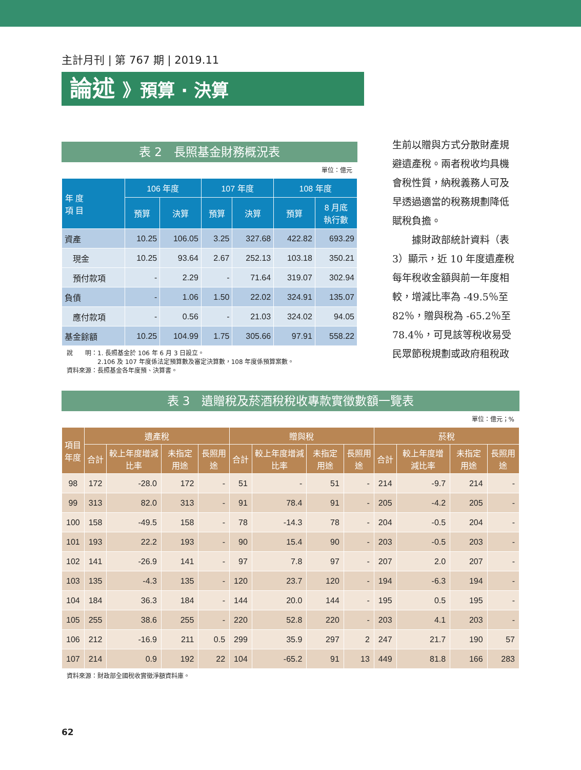主計月刊 | 第 767 期 | 2019.11
論述 》預算 · 決算
表 2　長照基金財務概況表
單位：億元
| 年 度 項 目 | 106 年度 | | 107 年度 | | 108 年度 | |
| --- | --- | --- | --- | --- | --- | --- |
| | 預算 | 決算 | 預算 | 決算 | 預算 | 8 月底 執行數 |
| 資產 | 10.25 | 106.05 | 3.25 | 327.68 | 422.82 | 693.29 |
| 現金 | 10.25 | 93.64 | 2.67 | 252.13 | 103.18 | 350.21 |
| 預付款項 | - | 2.29 | - | 71.64 | 319.07 | 302.94 |
| 負債 | - | 1.06 | 1.50 | 22.02 | 324.91 | 135.07 |
| 應付款項 | - | 0.56 | - | 21.03 | 324.02 | 94.05 |
| 基金餘額 | 10.25 | 104.99 | 1.75 | 305.66 | 97.91 | 558.22 |
說　　明：1. 長照基金於 106 年 6 月 3 日設立。
　　　　　2.106 及 107 年度係法定預算數及審定決算數，108 年度係預算案數。
資料來源：長照基金各年度預、決算書。
生前以贈與方式分散財產規避遺產稅。兩者稅收均具機會稅性質，納稅義務人可及早透過適當的稅務規劃降低賦稅負擔。
　　據財政部統計資料（表 3）顯示，近 10 年度遺產稅每年稅收金額與前一年度相較，增減比率為 -49.5％至 82％，贈與稅為 -65.2％至 78.4％，可見該等稅收易受民眾節稅規劃或政府租稅政
表 3　遺贈稅及菸酒稅稅收專款實徵數額一覽表
單位：億元；%
| 項目 年度 | 遺產稅 | | | | 贈與稅 | | | | 菸稅 | | | |
| --- | --- | --- | --- | --- | --- | --- | --- | --- | --- | --- | --- | --- |
| | 合計 | 較上年度增減比率 | 未指定用途 | 長照用途 | 合計 | 較上年度增減比率 | 未指定用途 | 長照用途 | 合計 | 較上年度增減比率 | 未指定用途 | 長照用途 |
| 98 | 172 | -28.0 | 172 | - | 51 | - | 51 | - | 214 | -9.7 | 214 | - |
| 99 | 313 | 82.0 | 313 | - | 91 | 78.4 | 91 | - | 205 | -4.2 | 205 | - |
| 100 | 158 | -49.5 | 158 | - | 78 | -14.3 | 78 | - | 204 | -0.5 | 204 | - |
| 101 | 193 | 22.2 | 193 | - | 90 | 15.4 | 90 | - | 203 | -0.5 | 203 | - |
| 102 | 141 | -26.9 | 141 | - | 97 | 7.8 | 97 | - | 207 | 2.0 | 207 | - |
| 103 | 135 | -4.3 | 135 | - | 120 | 23.7 | 120 | - | 194 | -6.3 | 194 | - |
| 104 | 184 | 36.3 | 184 | - | 144 | 20.0 | 144 | - | 195 | 0.5 | 195 | - |
| 105 | 255 | 38.6 | 255 | - | 220 | 52.8 | 220 | - | 203 | 4.1 | 203 | - |
| 106 | 212 | -16.9 | 211 | 0.5 | 299 | 35.9 | 297 | 2 | 247 | 21.7 | 190 | 57 |
| 107 | 214 | 0.9 | 192 | 22 | 104 | -65.2 | 91 | 13 | 449 | 81.8 | 166 | 283 |
資料來源：財政部全國稅收實徵淨額資料庫。
62